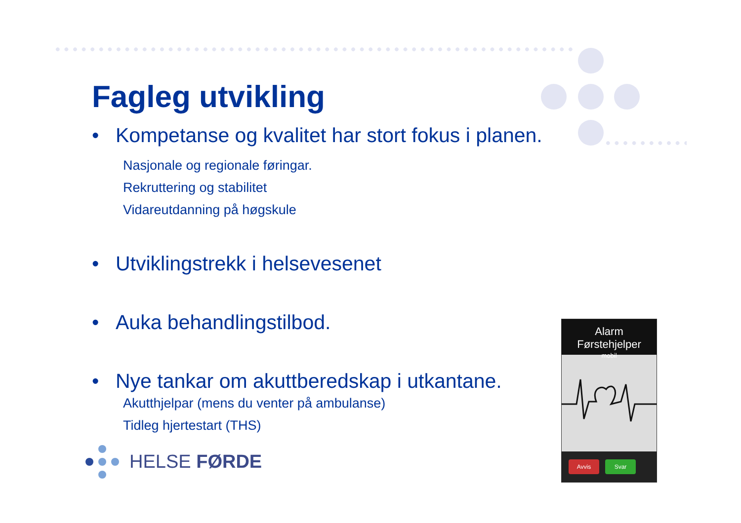Fagleg utvikling
• Kompetanse og kvalitet har stort fokus i planen.
Nasjonale og regionale føringar.
Rekruttering og stabilitet
Vidareutdanning på høgskule
• Utviklingstrekk i helsevesenet
• Auka behandlingstilbod.
• Nye tankar om akuttberedskap i utkantane.
Akutthjelpar (mens du venter på ambulanse)
Tidleg hjertestart (THS)
HELSE FØRDE
Alarm Førstehjelper
mobil
Avvis Svar